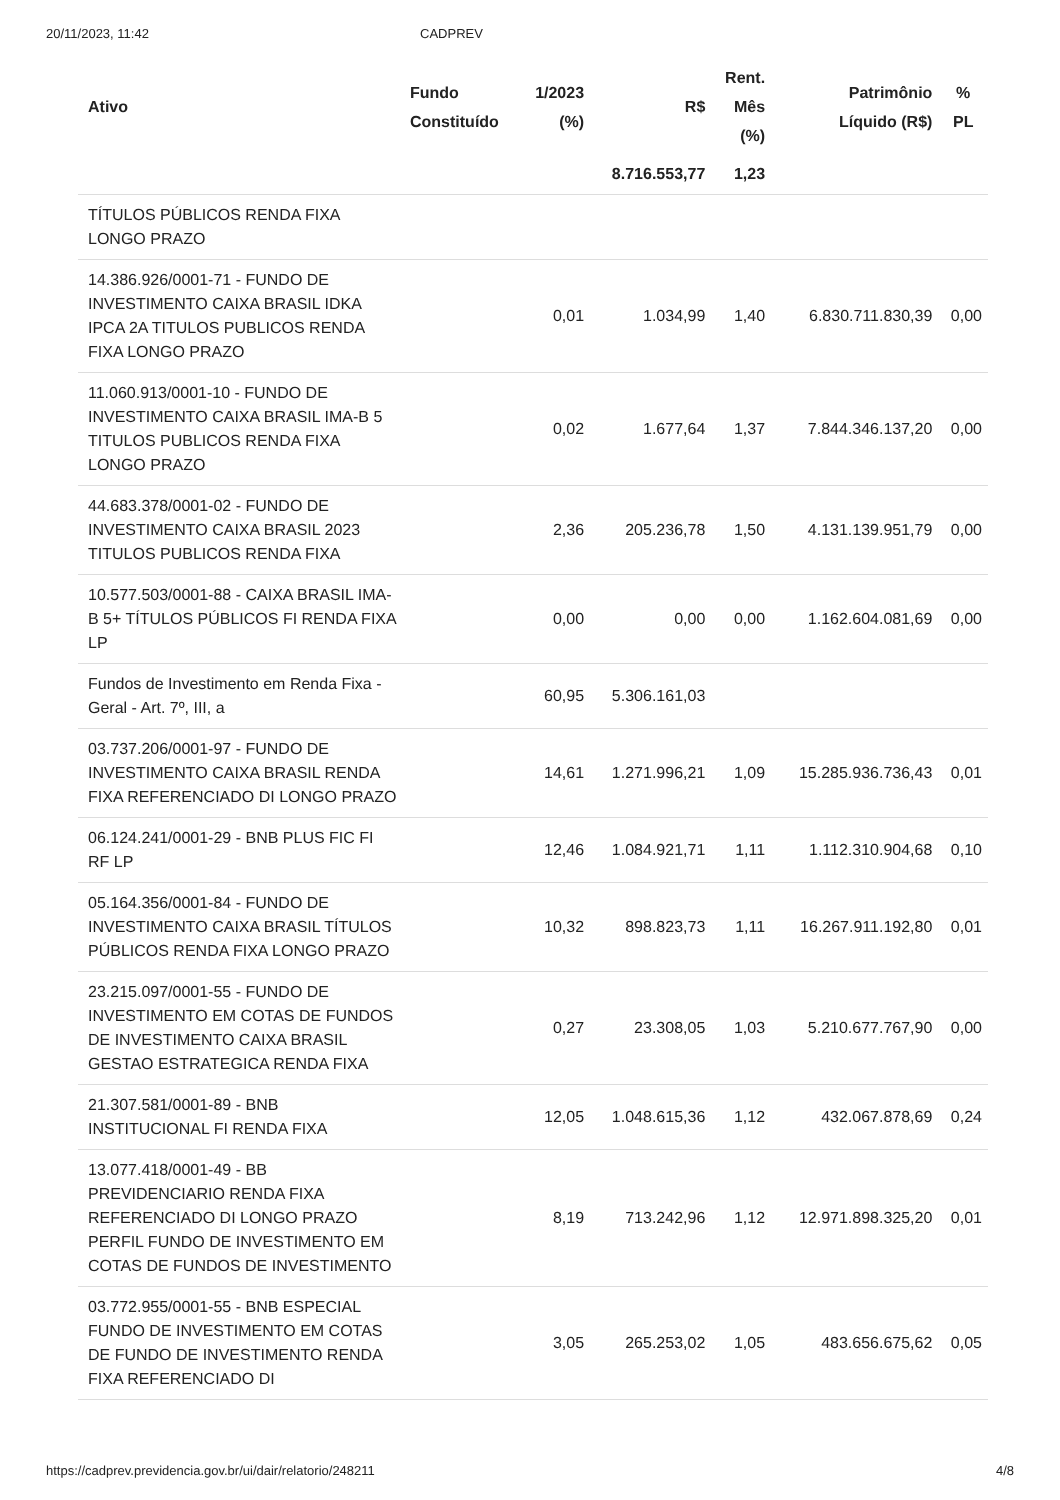20/11/2023, 11:42 CADPREV
| Ativo | Fundo Constituído | 1/2023 (%) | R$ | Rent. Mês (%) | Patrimônio Líquido (R$) | % PL |
| --- | --- | --- | --- | --- | --- | --- |
| | | | 8.716.553,77 | 1,23 | | |
| TÍTULOS PÚBLICOS RENDA FIXA LONGO PRAZO | | | | | | |
| 14.386.926/0001-71 - FUNDO DE INVESTIMENTO CAIXA BRASIL IDKA IPCA 2A TITULOS PUBLICOS RENDA FIXA LONGO PRAZO | | 0,01 | 1.034,99 | 1,40 | 6.830.711.830,39 | 0,00 |
| 11.060.913/0001-10 - FUNDO DE INVESTIMENTO CAIXA BRASIL IMA-B 5 TITULOS PUBLICOS RENDA FIXA LONGO PRAZO | | 0,02 | 1.677,64 | 1,37 | 7.844.346.137,20 | 0,00 |
| 44.683.378/0001-02 - FUNDO DE INVESTIMENTO CAIXA BRASIL 2023 TITULOS PUBLICOS RENDA FIXA | | 2,36 | 205.236,78 | 1,50 | 4.131.139.951,79 | 0,00 |
| 10.577.503/0001-88 - CAIXA BRASIL IMA-B 5+ TÍTULOS PÚBLICOS FI RENDA FIXA LP | | 0,00 | 0,00 | 0,00 | 1.162.604.081,69 | 0,00 |
| Fundos de Investimento em Renda Fixa - Geral - Art. 7º, III, a | | 60,95 | 5.306.161,03 | | | |
| 03.737.206/0001-97 - FUNDO DE INVESTIMENTO CAIXA BRASIL RENDA FIXA REFERENCIADO DI LONGO PRAZO | | 14,61 | 1.271.996,21 | 1,09 | 15.285.936.736,43 | 0,01 |
| 06.124.241/0001-29 - BNB PLUS FIC FI RF LP | | 12,46 | 1.084.921,71 | 1,11 | 1.112.310.904,68 | 0,10 |
| 05.164.356/0001-84 - FUNDO DE INVESTIMENTO CAIXA BRASIL TÍTULOS PÚBLICOS RENDA FIXA LONGO PRAZO | | 10,32 | 898.823,73 | 1,11 | 16.267.911.192,80 | 0,01 |
| 23.215.097/0001-55 - FUNDO DE INVESTIMENTO EM COTAS DE FUNDOS DE INVESTIMENTO CAIXA BRASIL GESTAO ESTRATEGICA RENDA FIXA | | 0,27 | 23.308,05 | 1,03 | 5.210.677.767,90 | 0,00 |
| 21.307.581/0001-89 - BNB INSTITUCIONAL FI RENDA FIXA | | 12,05 | 1.048.615,36 | 1,12 | 432.067.878,69 | 0,24 |
| 13.077.418/0001-49 - BB PREVIDENCIARIO RENDA FIXA REFERENCIADO DI LONGO PRAZO PERFIL FUNDO DE INVESTIMENTO EM COTAS DE FUNDOS DE INVESTIMENTO | | 8,19 | 713.242,96 | 1,12 | 12.971.898.325,20 | 0,01 |
| 03.772.955/0001-55 - BNB ESPECIAL FUNDO DE INVESTIMENTO EM COTAS DE FUNDO DE INVESTIMENTO RENDA FIXA REFERENCIADO DI | | 3,05 | 265.253,02 | 1,05 | 483.656.675,62 | 0,05 |
https://cadprev.previdencia.gov.br/ui/dair/relatorio/248211 4/8